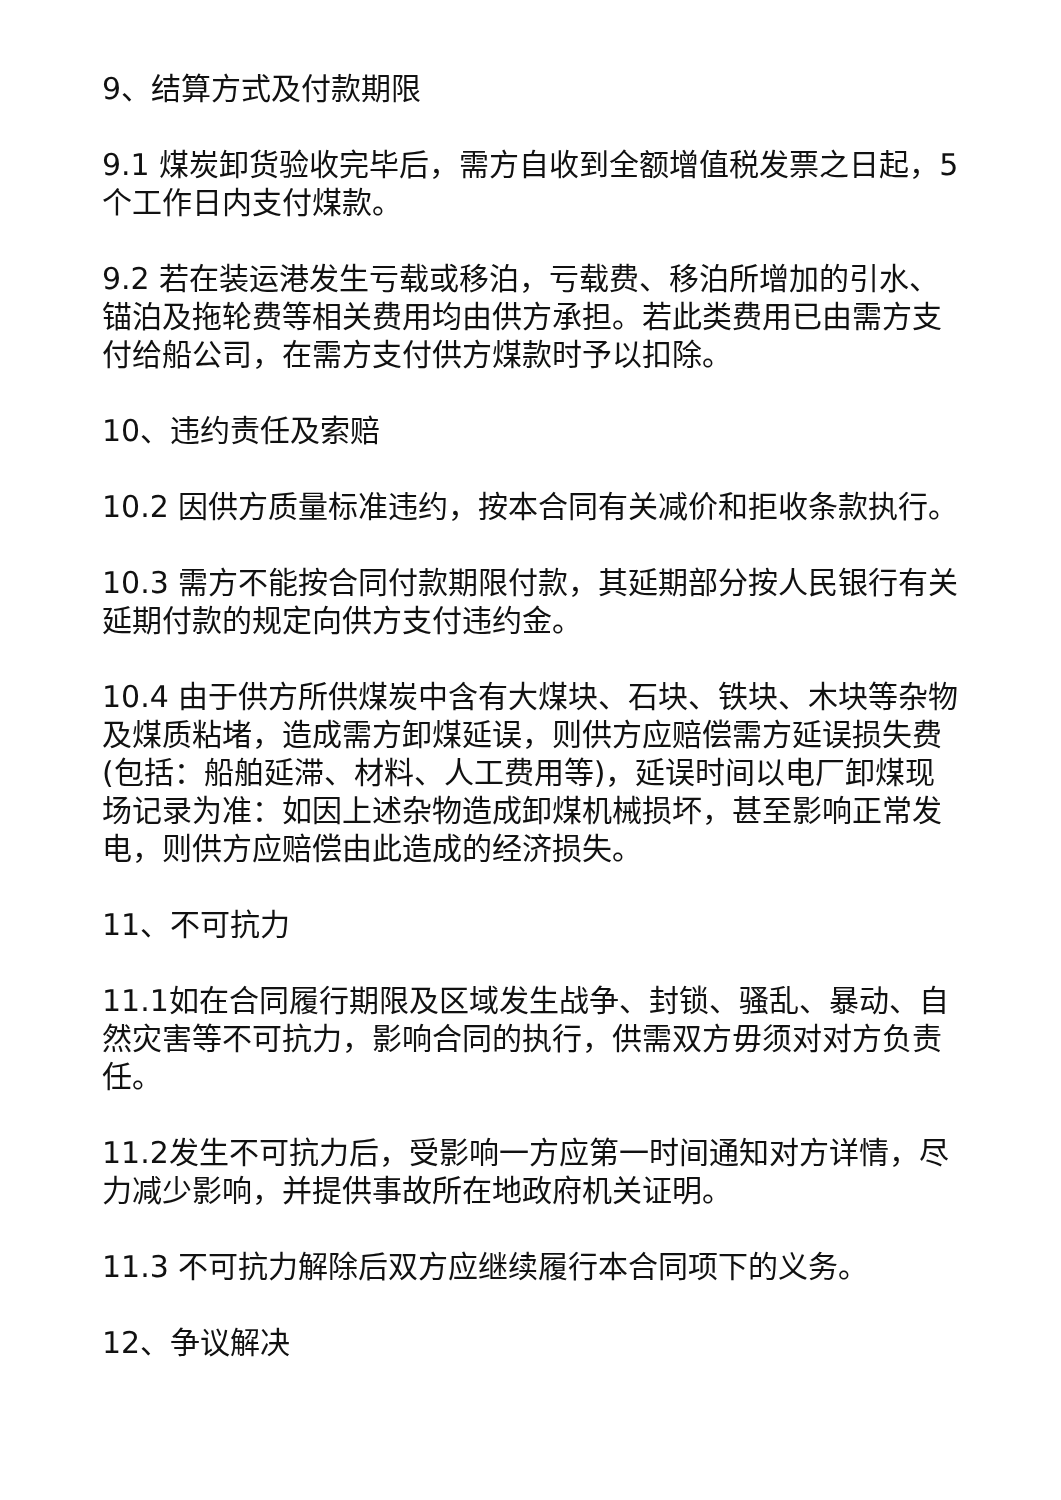9、结算方式及付款期限
9.1 煤炭卸货验收完毕后，需方自收到全额增值税发票之日起，5个工作日内支付煤款。
9.2 若在装运港发生亏载或移泊，亏载费、移泊所增加的引水、锚泊及拖轮费等相关费用均由供方承担。若此类费用已由需方支付给船公司，在需方支付供方煤款时予以扣除。
10、违约责任及索赔
10.2 因供方质量标准违约，按本合同有关减价和拒收条款执行。
10.3 需方不能按合同付款期限付款，其延期部分按人民银行有关延期付款的规定向供方支付违约金。
10.4 由于供方所供煤炭中含有大煤块、石块、铁块、木块等杂物及煤质粘堵，造成需方卸煤延误，则供方应赔偿需方延误损失费(包括：船舶延滞、材料、人工费用等)，延误时间以电厂卸煤现场记录为准：如因上述杂物造成卸煤机械损坏，甚至影响正常发电，则供方应赔偿由此造成的经济损失。
11、不可抗力
11.1如在合同履行期限及区域发生战争、封锁、骚乱、暴动、自然灾害等不可抗力，影响合同的执行，供需双方毋须对对方负责任。
11.2发生不可抗力后，受影响一方应第一时间通知对方详情，尽力减少影响，并提供事故所在地政府机关证明。
11.3 不可抗力解除后双方应继续履行本合同项下的义务。
12、争议解决